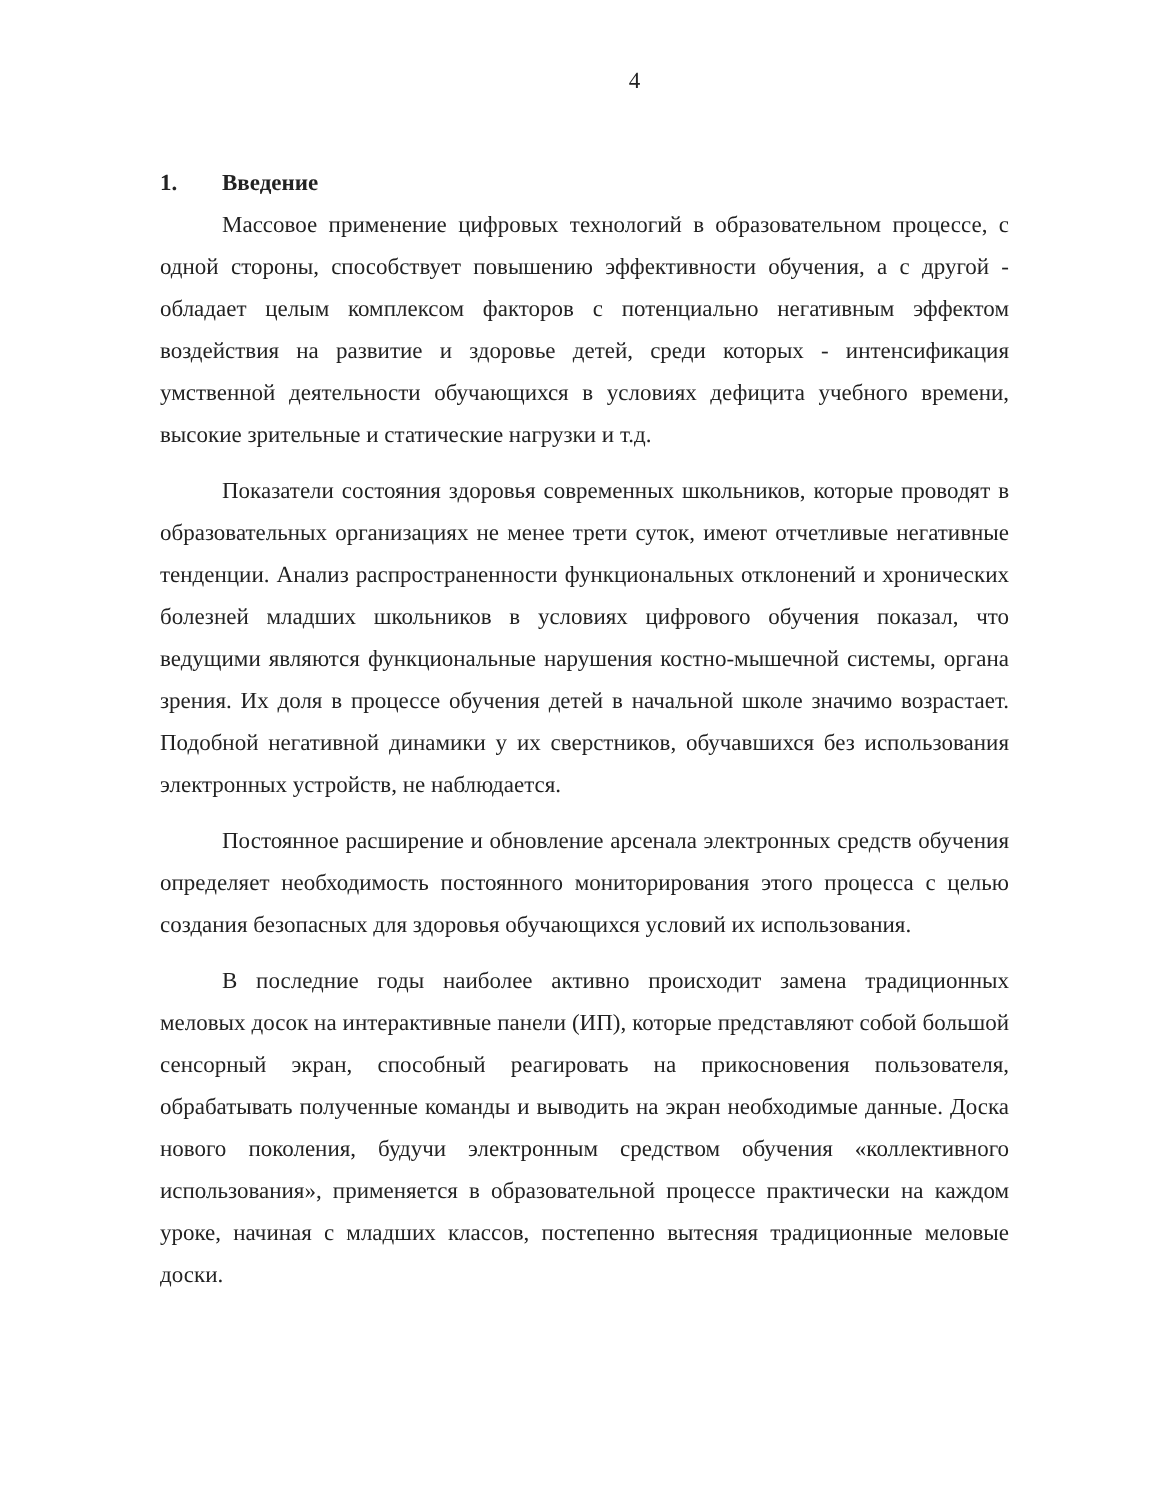4
1. Введение
Массовое применение цифровых технологий в образовательном процессе, с одной стороны, способствует повышению эффективности обучения, а с другой - обладает целым комплексом факторов с потенциально негативным эффектом воздействия на развитие и здоровье детей, среди которых - интенсификация умственной деятельности обучающихся в условиях дефицита учебного времени, высокие зрительные и статические нагрузки и т.д.
Показатели состояния здоровья современных школьников, которые проводят в образовательных организациях не менее трети суток, имеют отчетливые негативные тенденции. Анализ распространенности функциональных отклонений и хронических болезней младших школьников в условиях цифрового обучения показал, что ведущими являются функциональные нарушения костно-мышечной системы, органа зрения. Их доля в процессе обучения детей в начальной школе значимо возрастает. Подобной негативной динамики у их сверстников, обучавшихся без использования электронных устройств, не наблюдается.
Постоянное расширение и обновление арсенала электронных средств обучения определяет необходимость постоянного мониторирования этого процесса с целью создания безопасных для здоровья обучающихся условий их использования.
В последние годы наиболее активно происходит замена традиционных меловых досок на интерактивные панели (ИП), которые представляют собой большой сенсорный экран, способный реагировать на прикосновения пользователя, обрабатывать полученные команды и выводить на экран необходимые данные. Доска нового поколения, будучи электронным средством обучения «коллективного использования», применяется в образовательной процессе практически на каждом уроке, начиная с младших классов, постепенно вытесняя традиционные меловые доски.